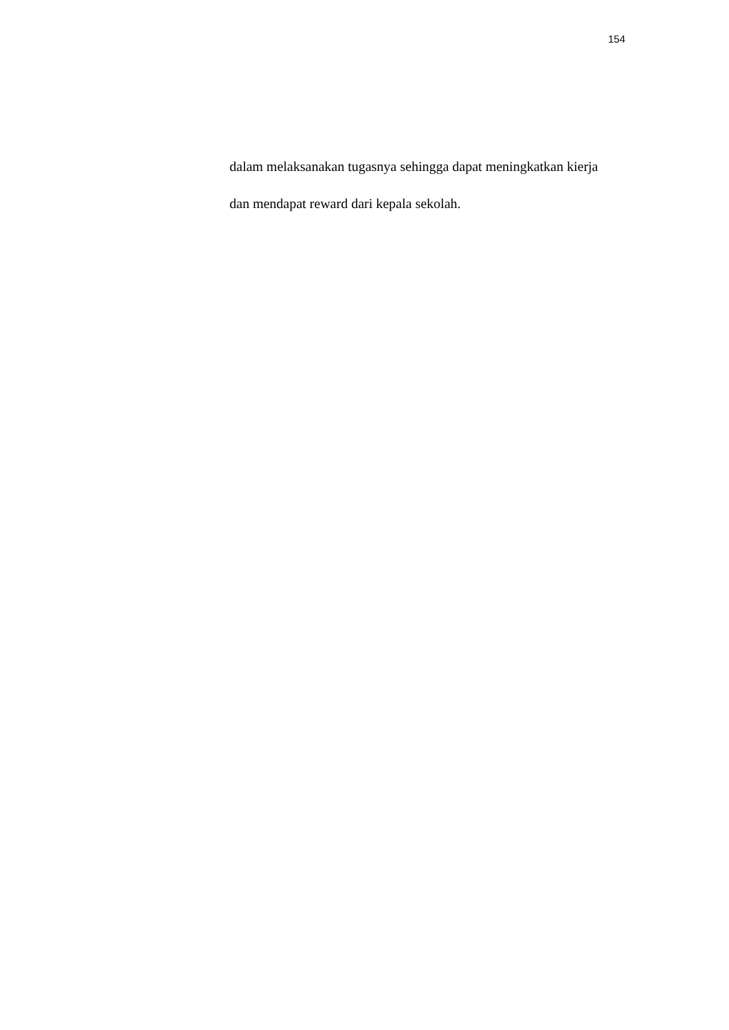154
dalam melaksanakan tugasnya sehingga dapat meningkatkan kierja
dan mendapat reward dari kepala sekolah.